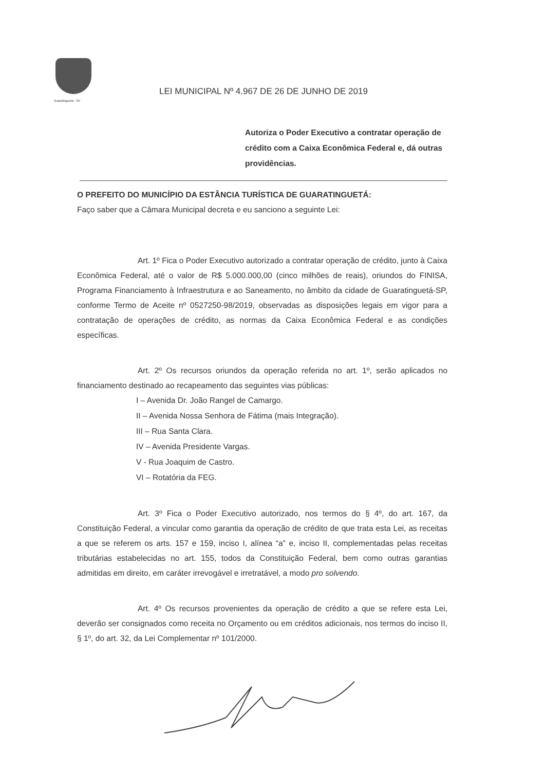Guaratinguetá - SP
LEI MUNICIPAL Nº 4.967 DE 26 DE JUNHO DE 2019
Autoriza o Poder Executivo a contratar operação de crédito com a Caixa Econômica Federal e, dá outras providências.
O PREFEITO DO MUNICÍPIO DA ESTÂNCIA TURÍSTICA DE GUARATINGUETÁ:
Faço saber que a Câmara Municipal decreta e eu sanciono a seguinte Lei:
Art. 1º Fica o Poder Executivo autorizado a contratar operação de crédito, junto à Caixa Econômica Federal, até o valor de R$ 5.000.000,00 (cinco milhões de reais), oriundos do FINISA, Programa Financiamento à Infraestrutura e ao Saneamento, no âmbito da cidade de Guaratinguetá-SP, conforme Termo de Aceite nº 0527250-98/2019, observadas as disposições legais em vigor para a contratação de operações de crédito, as normas da Caixa Econômica Federal e as condições específicas.
Art. 2º Os recursos oriundos da operação referida no art. 1º, serão aplicados no financiamento destinado ao recapeamento das seguintes vias públicas:
I – Avenida Dr. João Rangel de Camargo.
II – Avenida Nossa Senhora de Fátima (mais Integração).
III – Rua Santa Clara.
IV – Avenida Presidente Vargas.
V - Rua Joaquim de Castro.
VI – Rotatória da FEG.
Art. 3º Fica o Poder Executivo autorizado, nos termos do § 4º, do art. 167, da Constituição Federal, a vincular como garantia da operação de crédito de que trata esta Lei, as receitas a que se referem os arts. 157 e 159, inciso I, alínea “a” e, inciso II, complementadas pelas receitas tributárias estabelecidas no art. 155, todos da Constituição Federal, bem como outras garantias admitidas em direito, em caráter irrevogável e irretratável, a modo pro solvendo.
Art. 4º Os recursos provenientes da operação de crédito a que se refere esta Lei, deverão ser consignados como receita no Orçamento ou em créditos adicionais, nos termos do inciso II, § 1º, do art. 32, da Lei Complementar nº 101/2000.